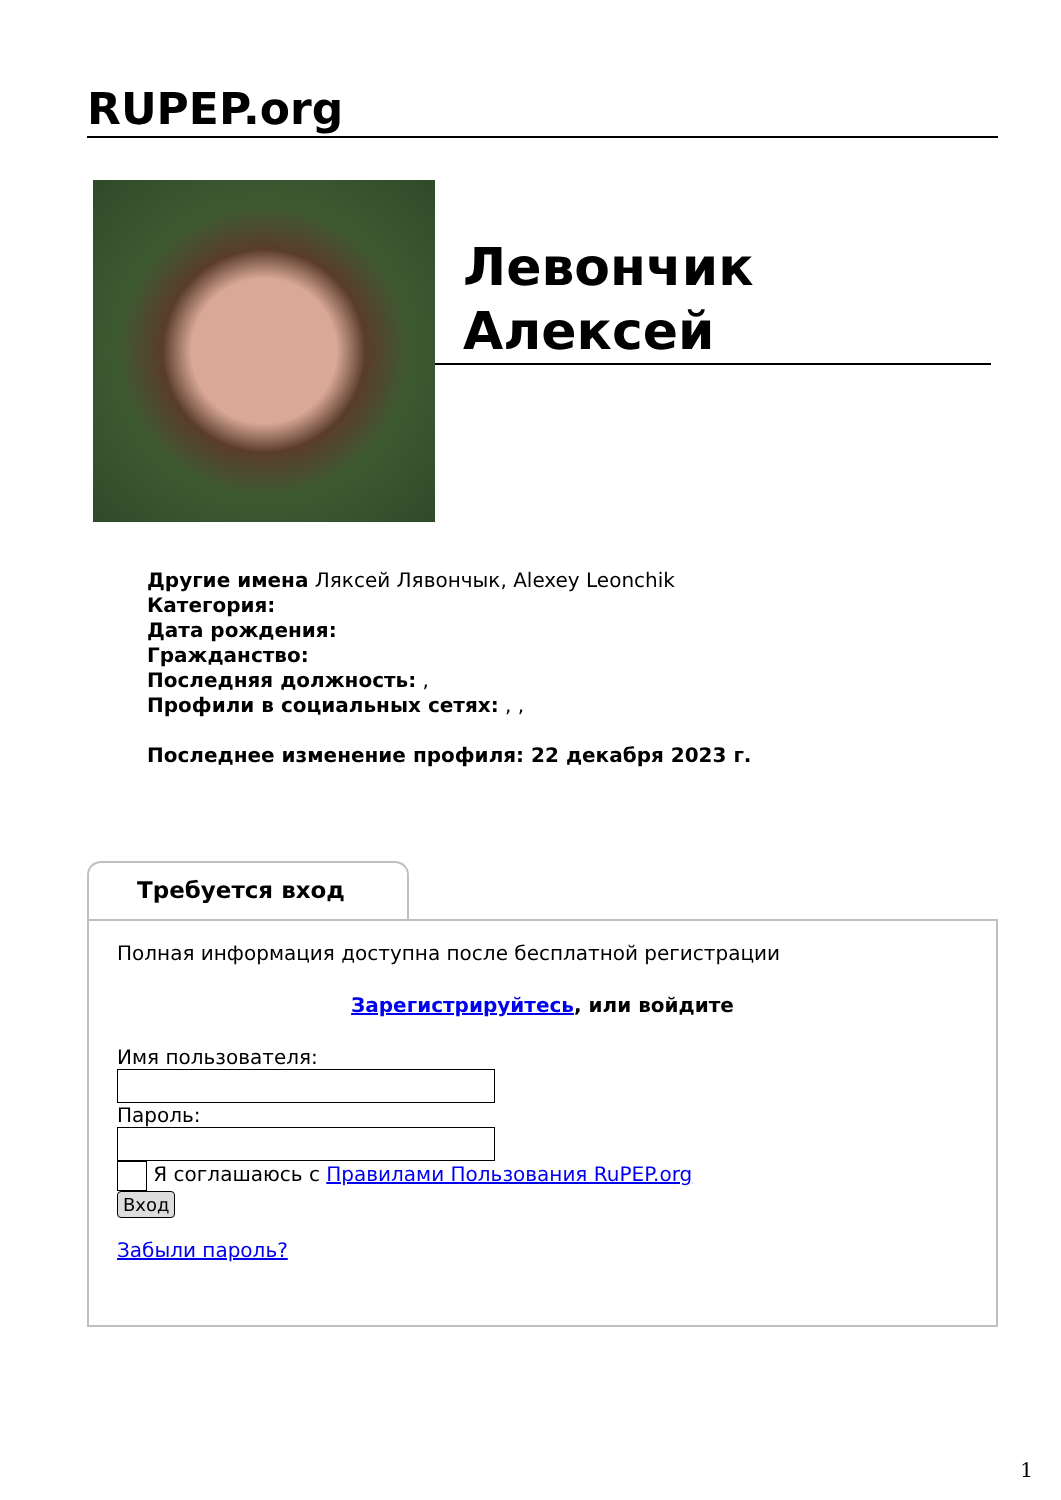RUPEP.org
Левончик Алексей
Другие имена Ляксей Лявончык, Alexey Leonchik
Категория:
Дата рождения:
Гражданство:
Последняя должность: ,
Профили в социальных сетях: , ,
Последнее изменение профиля: 22 декабря 2023 г.
Требуется вход
Полная информация доступна после бесплатной регистрации
Зарегистрируйтесь, или войдите
Имя пользователя:
Пароль:
Я соглашаюсь с Правилами Пользования RuPEP.org
Вход
Забыли пароль?
1